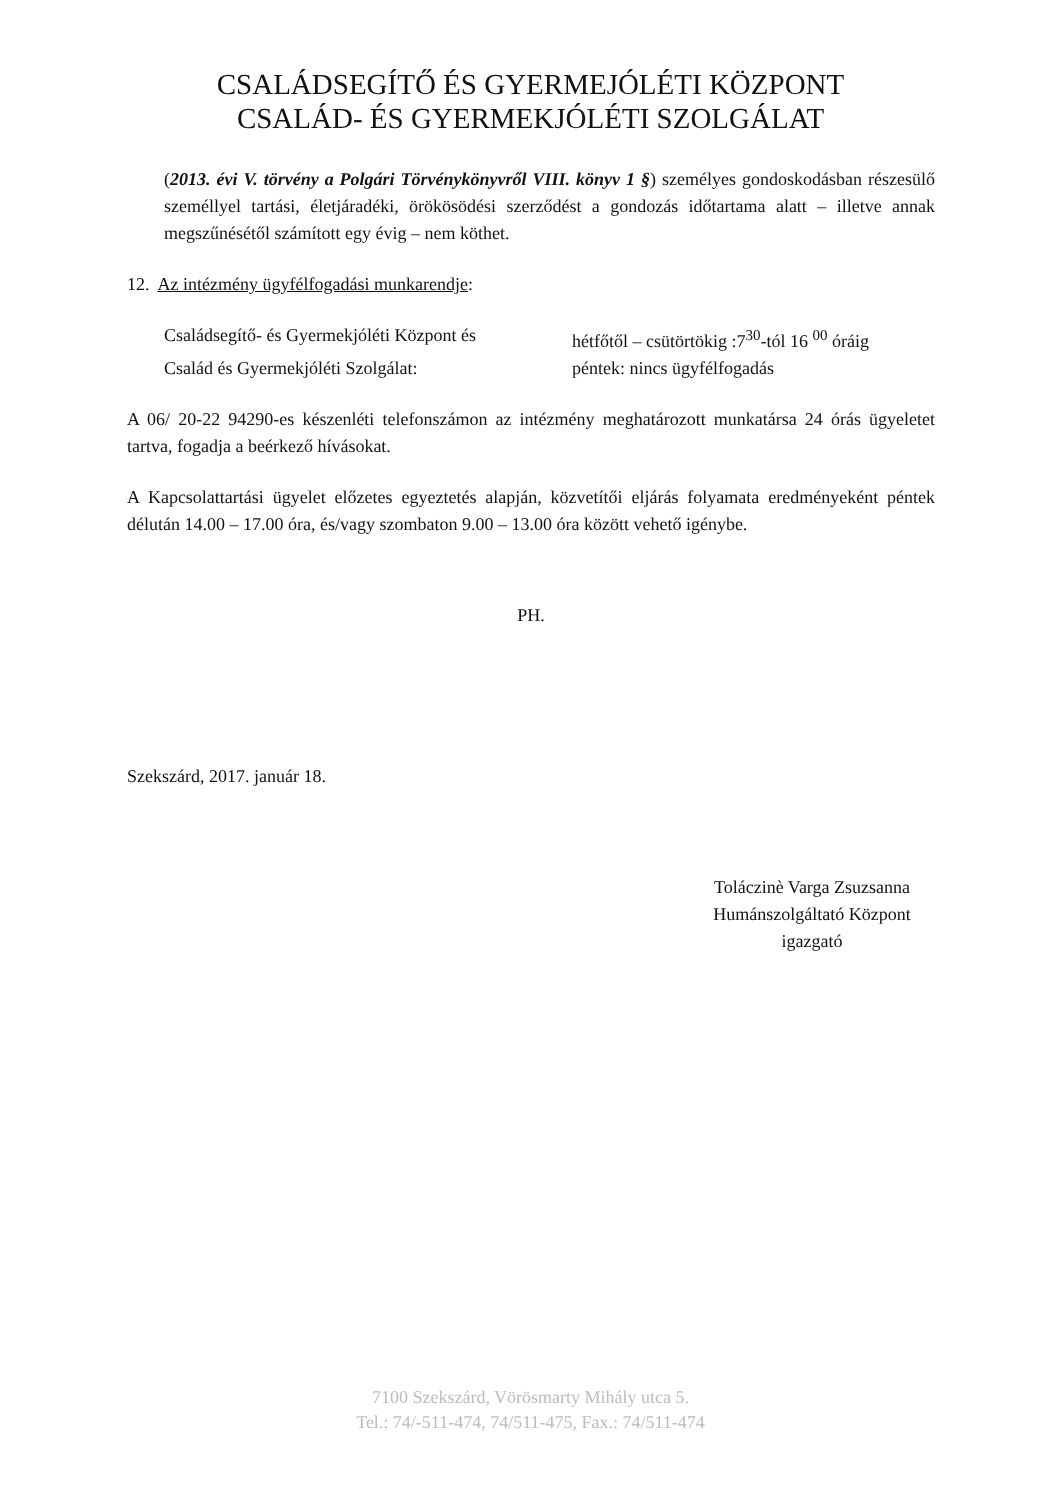CSALÁDSEGÍTŐ ÉS GYERMEJÓLÉTI KÖZPONT
CSALÁD- ÉS GYERMEKJÓLÉTI SZOLGÁLAT
(2013. évi V. törvény a Polgári Törvénykönyvről VIII. könyv 1 §) személyes gondoskodásban részesülő személlyel tartási, életjáradéki, örökösödési szerződést a gondozás időtartama alatt – illetve annak megszűnésétől számított egy évig – nem köthet.
12. Az intézmény ügyfélfogadási munkarendje:
Családsegítő- és Gyermekjóléti Központ és
hétfőtől – csütörtökig :7<sup>30</sup>-tól 16 <sup>00</sup> óráig
Család és Gyermekjóléti Szolgálat: péntek: nincs ügyfélfogadás
A 06/ 20-22 94290-es készenléti telefonszámon az intézmény meghatározott munkatársa 24 órás ügyeletet tartva, fogadja a beérkező hívásokat.
A Kapcsolattartási ügyelet előzetes egyeztetés alapján, közvetítői eljárás folyamata eredményeként péntek délután 14.00 – 17.00 óra, és/vagy szombaton 9.00 – 13.00 óra között vehető igénybe.
PH.
Szekszárd, 2017. január 18.
Toláczinè Varga Zsuzsanna
Humánszolgáltató Központ
igazgató
7100 Szekszárd, Vörösmarty Mihály utca 5.
Tel.: 74/-511-474, 74/511-475, Fax.: 74/511-474